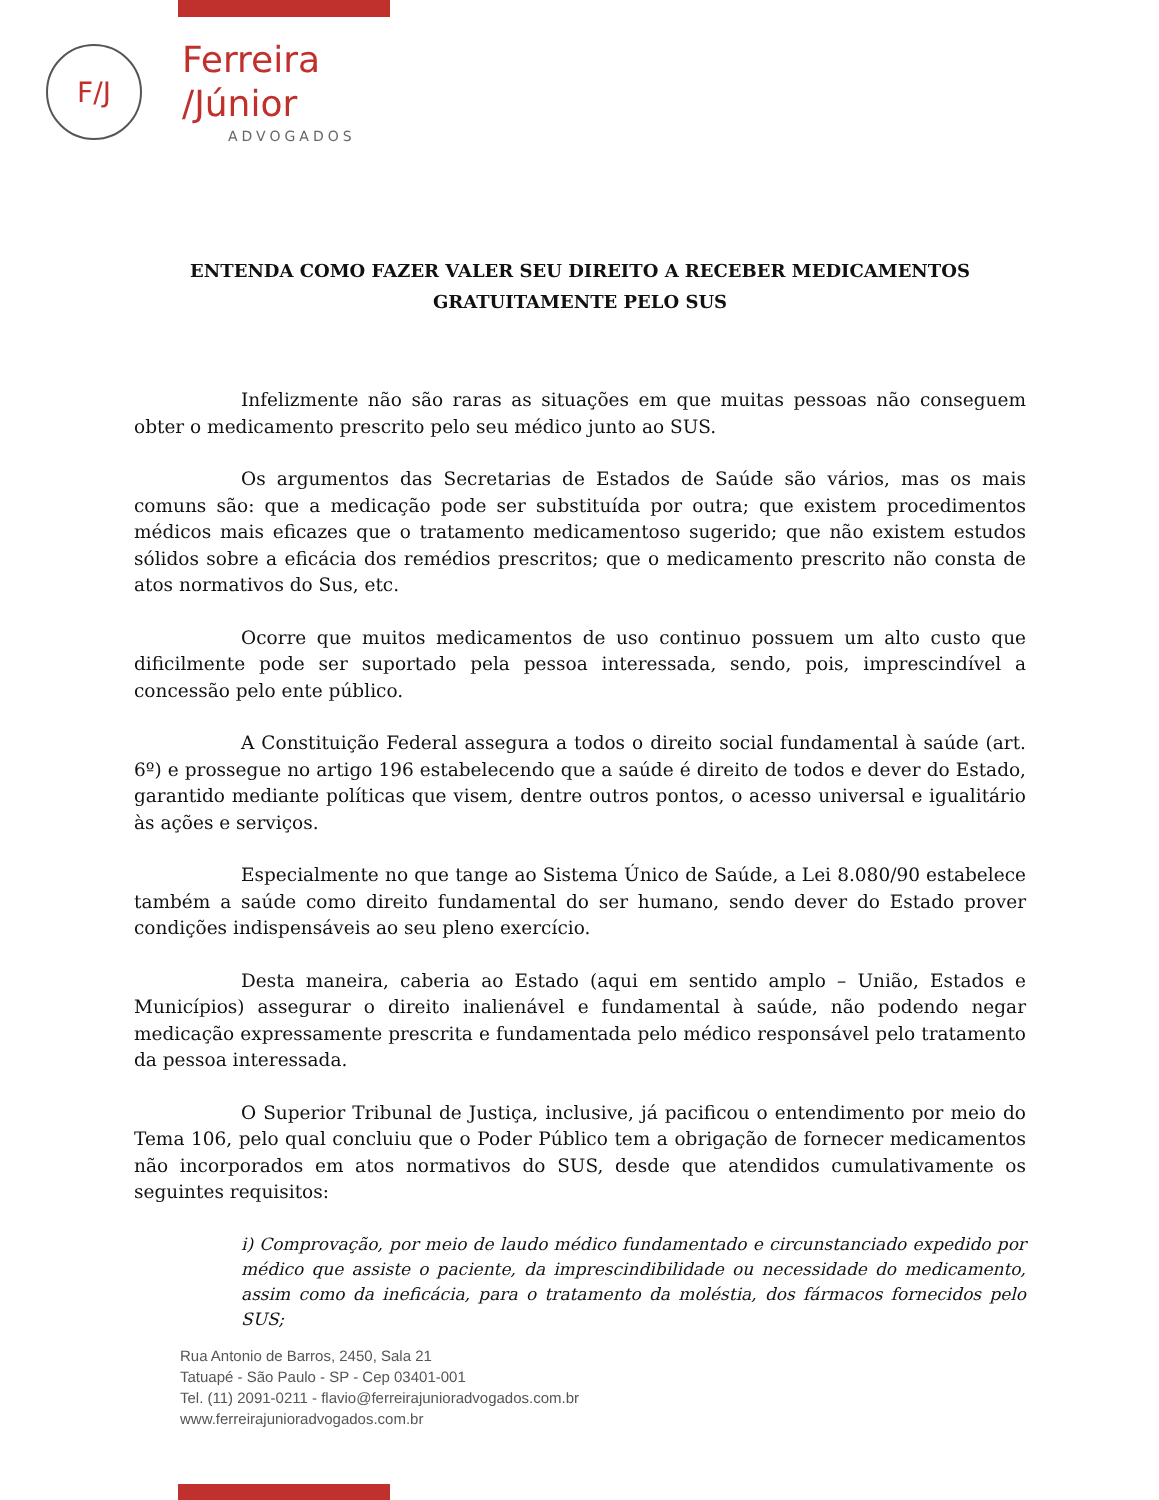F/J
Ferreira
/Júnior
ADVOGADOS
ENTENDA COMO FAZER VALER SEU DIREITO A RECEBER MEDICAMENTOS
GRATUITAMENTE PELO SUS
Infelizmente não são raras as situações em que muitas pessoas não conseguem obter o medicamento prescrito pelo seu médico junto ao SUS.
Os argumentos das Secretarias de Estados de Saúde são vários, mas os mais comuns são: que a medicação pode ser substituída por outra; que existem procedimentos médicos mais eficazes que o tratamento medicamentoso sugerido; que não existem estudos sólidos sobre a eficácia dos remédios prescritos; que o medicamento prescrito não consta de atos normativos do Sus, etc.
Ocorre que muitos medicamentos de uso continuo possuem um alto custo que dificilmente pode ser suportado pela pessoa interessada, sendo, pois, imprescindível a concessão pelo ente público.
A Constituição Federal assegura a todos o direito social fundamental à saúde (art. 6º) e prossegue no artigo 196 estabelecendo que a saúde é direito de todos e dever do Estado, garantido mediante políticas que visem, dentre outros pontos, o acesso universal e igualitário às ações e serviços.
Especialmente no que tange ao Sistema Único de Saúde, a Lei 8.080/90 estabelece também a saúde como direito fundamental do ser humano, sendo dever do Estado prover condições indispensáveis ao seu pleno exercício.
Desta maneira, caberia ao Estado (aqui em sentido amplo – União, Estados e Municípios) assegurar o direito inalienável e fundamental à saúde, não podendo negar medicação expressamente prescrita e fundamentada pelo médico responsável pelo tratamento da pessoa interessada.
O Superior Tribunal de Justiça, inclusive, já pacificou o entendimento por meio do Tema 106, pelo qual concluiu que o Poder Público tem a obrigação de fornecer medicamentos não incorporados em atos normativos do SUS, desde que atendidos cumulativamente os seguintes requisitos:
i) Comprovação, por meio de laudo médico fundamentado e circunstanciado expedido por médico que assiste o paciente, da imprescindibilidade ou necessidade do medicamento, assim como da ineficácia, para o tratamento da moléstia, dos fármacos fornecidos pelo SUS;
Rua Antonio de Barros, 2450, Sala 21
Tatuapé - São Paulo - SP - Cep 03401-001
Tel. (11) 2091-0211 - flavio@ferreirajunioradvogados.com.br
www.ferreirajunioradvogados.com.br